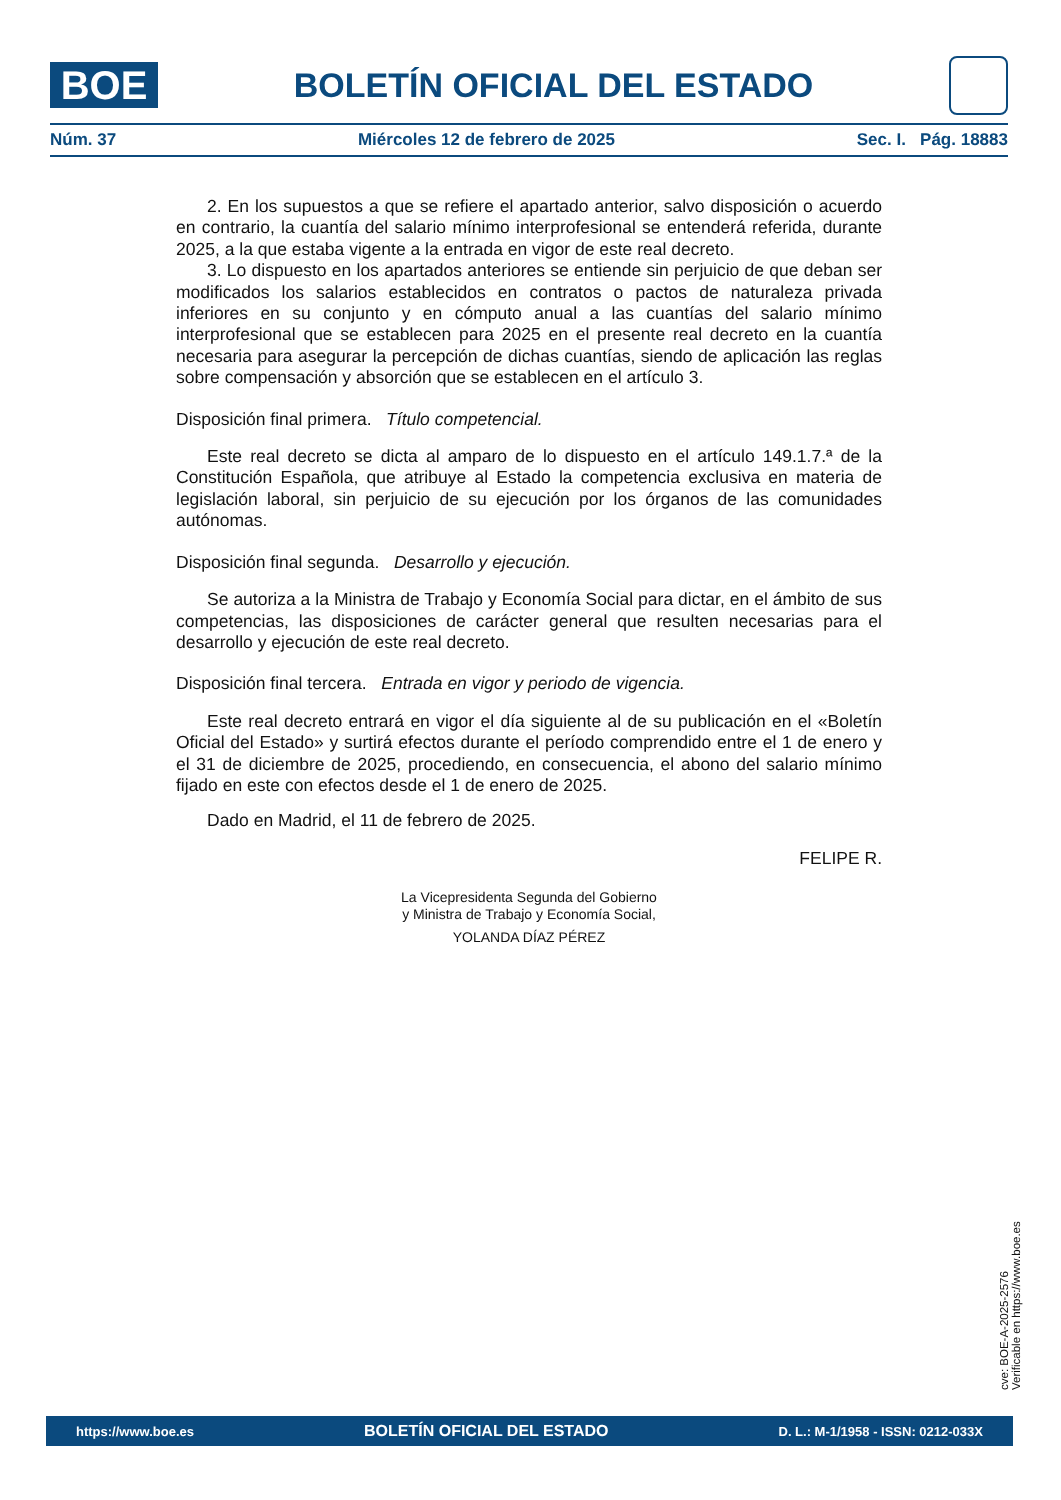BOE
BOLETÍN OFICIAL DEL ESTADO
Núm. 37 Miércoles 12 de febrero de 2025 Sec. I. Pág. 18883
2. En los supuestos a que se refiere el apartado anterior, salvo disposición o acuerdo en contrario, la cuantía del salario mínimo interprofesional se entenderá referida, durante 2025, a la que estaba vigente a la entrada en vigor de este real decreto.
3. Lo dispuesto en los apartados anteriores se entiende sin perjuicio de que deban ser modificados los salarios establecidos en contratos o pactos de naturaleza privada inferiores en su conjunto y en cómputo anual a las cuantías del salario mínimo interprofesional que se establecen para 2025 en el presente real decreto en la cuantía necesaria para asegurar la percepción de dichas cuantías, siendo de aplicación las reglas sobre compensación y absorción que se establecen en el artículo 3.
Disposición final primera. Título competencial.
Este real decreto se dicta al amparo de lo dispuesto en el artículo 149.1.7.ª de la Constitución Española, que atribuye al Estado la competencia exclusiva en materia de legislación laboral, sin perjuicio de su ejecución por los órganos de las comunidades autónomas.
Disposición final segunda. Desarrollo y ejecución.
Se autoriza a la Ministra de Trabajo y Economía Social para dictar, en el ámbito de sus competencias, las disposiciones de carácter general que resulten necesarias para el desarrollo y ejecución de este real decreto.
Disposición final tercera. Entrada en vigor y periodo de vigencia.
Este real decreto entrará en vigor el día siguiente al de su publicación en el «Boletín Oficial del Estado» y surtirá efectos durante el período comprendido entre el 1 de enero y el 31 de diciembre de 2025, procediendo, en consecuencia, el abono del salario mínimo fijado en este con efectos desde el 1 de enero de 2025.
Dado en Madrid, el 11 de febrero de 2025.
FELIPE R.
La Vicepresidenta Segunda del Gobierno
y Ministra de Trabajo y Economía Social,
YOLANDA DÍAZ PÉREZ
cve: BOE-A-2025-2576
Verificable en https://www.boe.es
https://www.boe.es BOLETÍN OFICIAL DEL ESTADO D. L.: M-1/1958 - ISSN: 0212-033X